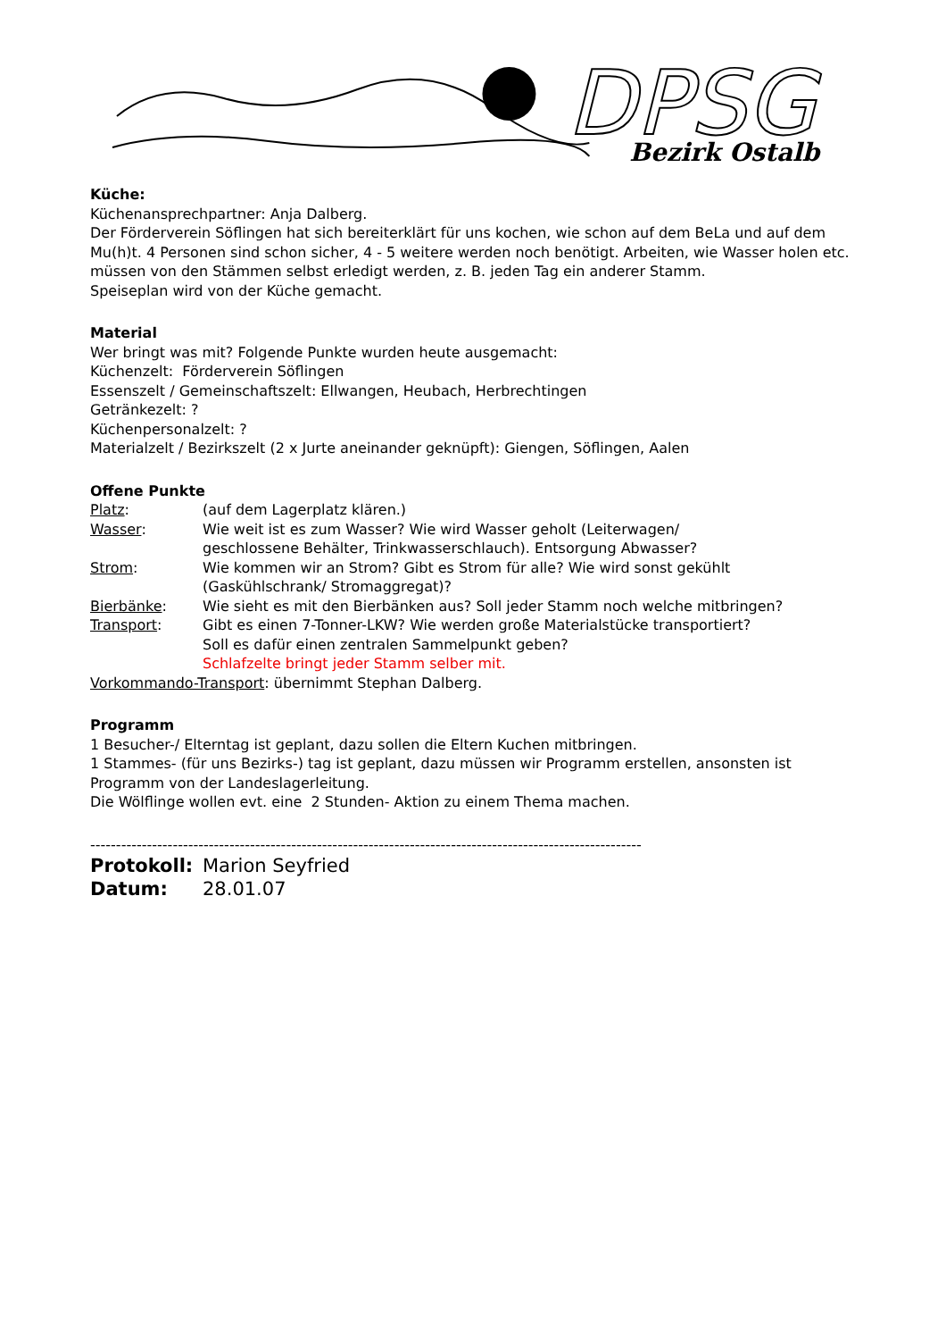DPSG
Bezirk Ostalb
Küche:
Küchenansprechpartner: Anja Dalberg.
Der Förderverein Söflingen hat sich bereiterklärt für uns kochen, wie schon auf dem BeLa und auf dem Mu(h)t. 4 Personen sind schon sicher, 4 - 5 weitere werden noch benötigt. Arbeiten, wie Wasser holen etc. müssen von den Stämmen selbst erledigt werden, z. B. jeden Tag ein anderer Stamm.
Speiseplan wird von der Küche gemacht.
Material
Wer bringt was mit? Folgende Punkte wurden heute ausgemacht:
Küchenzelt: Förderverein Söflingen
Essenszelt / Gemeinschaftszelt: Ellwangen, Heubach, Herbrechtingen
Getränkezelt: ?
Küchenpersonalzelt: ?
Materialzelt / Bezirkszelt (2 x Jurte aneinander geknüpft): Giengen, Söflingen, Aalen
Offene Punkte
Platz: (auf dem Lagerplatz klären.)
Wasser: Wie weit ist es zum Wasser? Wie wird Wasser geholt (Leiterwagen/
geschlossene Behälter, Trinkwasserschlauch). Entsorgung Abwasser?
Strom: Wie kommen wir an Strom? Gibt es Strom für alle? Wie wird sonst gekühlt
(Gaskühlschrank/ Stromaggregat)?
Bierbänke: Wie sieht es mit den Bierbänken aus? Soll jeder Stamm noch welche mitbringen?
Transport: Gibt es einen 7-Tonner-LKW? Wie werden große Materialstücke transportiert?
Soll es dafür einen zentralen Sammelpunkt geben?
Schlafzelte bringt jeder Stamm selber mit.
Vorkommando-Transport: übernimmt Stephan Dalberg.
Programm
1 Besucher-/ Elterntag ist geplant, dazu sollen die Eltern Kuchen mitbringen.
1 Stammes- (für uns Bezirks-) tag ist geplant, dazu müssen wir Programm erstellen, ansonsten ist Programm von der Landeslagerleitung.
Die Wölflinge wollen evt. eine 2 Stunden- Aktion zu einem Thema machen.
-----------------------------------------------------------------------------------------------------------
Protokoll: Marion Seyfried
Datum: 28.01.07